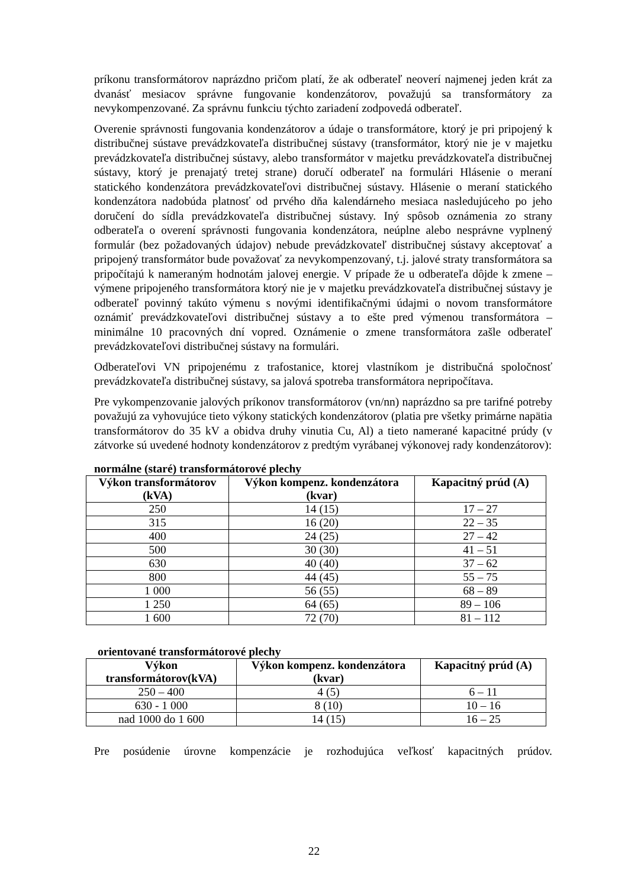príkonu transformátorov naprázdno pričom platí, že ak odberateľ neoverí najmenej jeden krát za dvanásť mesiacov správne fungovanie kondenzátorov, považujú sa transformátory za nevykompenzované. Za správnu funkciu týchto zariadení zodpovedá odberateľ.
Overenie správnosti fungovania kondenzátorov a údaje o transformátore, ktorý je pri pripojený k distribučnej sústave prevádzkovateľa distribučnej sústavy (transformátor, ktorý nie je v majetku prevádzkovateľa distribučnej sústavy, alebo transformátor v majetku prevádzkovateľa distribučnej sústavy, ktorý je prenajatý tretej strane) doručí odberateľ na formulári Hlásenie o meraní statického kondenzátora prevádzkovateľovi distribučnej sústavy. Hlásenie o meraní statického kondenzátora nadobúda platnosť od prvého dňa kalendárneho mesiaca nasledujúceho po jeho doručení do sídla prevádzkovateľa distribučnej sústavy. Iný spôsob oznámenia zo strany odberateľa o overení správnosti fungovania kondenzátora, neúplne alebo nesprávne vyplnený formulár (bez požadovaných údajov) nebude prevádzkovateľ distribučnej sústavy akceptovať a pripojený transformátor bude považovať za nevykompenzovaný, t.j. jalové straty transformátora sa pripočítajú k nameraným hodnotám jalovej energie. V prípade že u odberateľa dôjde k zmene – výmene pripojeného transformátora ktorý nie je v majetku prevádzkovateľa distribučnej sústavy je odberateľ povinný takúto výmenu s novými identifikačnými údajmi o novom transformátore oznámiť prevádzkovateľovi distribučnej sústavy a to ešte pred výmenou transformátora – minimálne 10 pracovných dní vopred. Oznámenie o zmene transformátora zašle odberateľ prevádzkovateľovi distribučnej sústavy na formulári.
Odberateľovi VN pripojenému z trafostanice, ktorej vlastníkom je distribučná spoločnosť prevádzkovateľa distribučnej sústavy, sa jalová spotreba transformátora nepripočítava.
Pre vykompenzovanie jalových príkonov transformátorov (vn/nn) naprázdno sa pre tarifné potreby považujú za vyhovujúce tieto výkony statických kondenzátorov (platia pre všetky primárne napätia transformátorov do 35 kV a obidva druhy vinutia Cu, Al) a tieto namerané kapacitné prúdy (v zátvorke sú uvedené hodnoty kondenzátorov z predtým vyrábanej výkonovej rady kondenzátorov):
normálne (staré) transformátorové plechy
| Výkon transformátorov (kVA) | Výkon kompenz. kondenzátora (kvar) | Kapacitný prúd (A) |
| --- | --- | --- |
| 250 | 14 (15) | 17 – 27 |
| 315 | 16 (20) | 22 – 35 |
| 400 | 24 (25) | 27 – 42 |
| 500 | 30 (30) | 41 – 51 |
| 630 | 40 (40) | 37 – 62 |
| 800 | 44 (45) | 55 – 75 |
| 1 000 | 56 (55) | 68 – 89 |
| 1 250 | 64 (65) | 89 – 106 |
| 1 600 | 72 (70) | 81 – 112 |
orientované transformátorové plechy
| Výkon transformátorov(kVA) | Výkon kompenz. kondenzátora (kvar) | Kapacitný prúd (A) |
| --- | --- | --- |
| 250 – 400 | 4 (5) | 6 – 11 |
| 630 - 1 000 | 8 (10) | 10 – 16 |
| nad 1000 do 1 600 | 14 (15) | 16 – 25 |
Pre posúdenie úrovne kompenzácie je rozhodujúca veľkosť kapacitných prúdov.
22